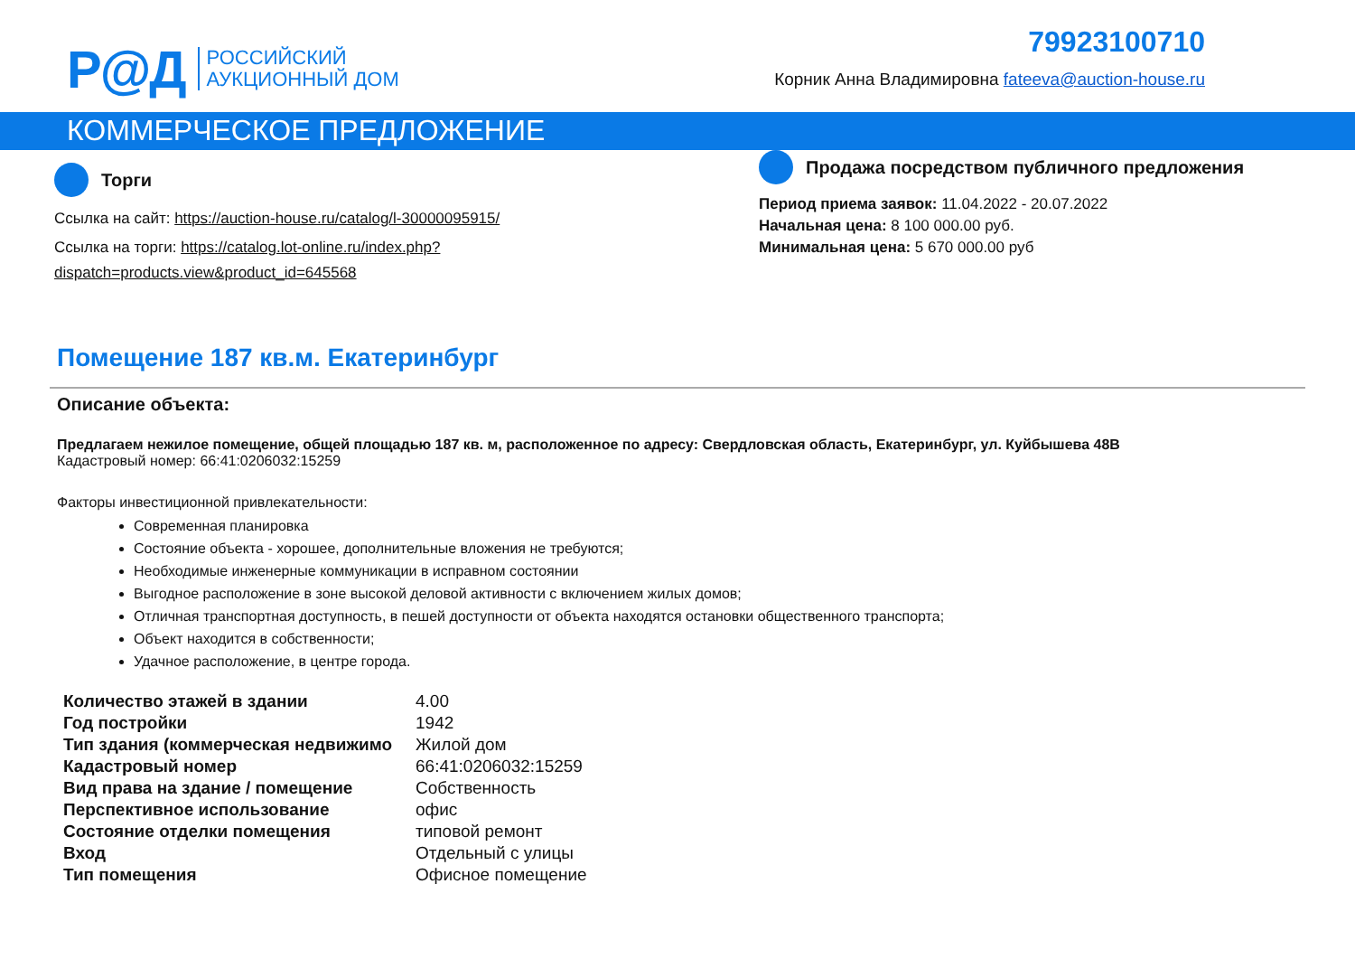Р@Д РОССИЙСКИЙ
АУКЦИОННЫЙ ДОМ
79923100710
Корник Анна Владимировна fateeva@auction-house.ru
КОММЕРЧЕСКОЕ ПРЕДЛОЖЕНИЕ
Торги
Ссылка на сайт: https://auction-house.ru/catalog/l-30000095915/
Ссылка на торги: https://catalog.lot-online.ru/index.php?dispatch=products.view&product_id=645568
Продажа посредством публичного предложения
Период приема заявок: 11.04.2022 - 20.07.2022
Начальная цена: 8 100 000.00 руб.
Минимальная цена: 5 670 000.00 руб
Помещение 187 кв.м. Екатеринбург
Описание объекта:
Предлагаем нежилое помещение, общей площадью 187 кв. м, расположенное по адресу: Свердловская область, Екатеринбург, ул. Куйбышева 48В
Кадастровый номер: 66:41:0206032:15259
Факторы инвестиционной привлекательности:
Современная планировка
Состояние объекта - хорошее, дополнительные вложения не требуются;
Необходимые инженерные коммуникации в исправном состоянии
Выгодное расположение в зоне высокой деловой активности с включением жилых домов;
Отличная транспортная доступность, в пешей доступности от объекта находятся остановки общественного транспорта;
Объект находится в собственности;
Удачное расположение, в центре города.
| Количество этажей в здании | 4.00 |
| Год постройки | 1942 |
| Тип здания (коммерческая недвижимо | Жилой дом |
| Кадастровый номер | 66:41:0206032:15259 |
| Вид права на здание / помещение | Собственность |
| Перспективное использование | офис |
| Состояние отделки помещения | типовой ремонт |
| Вход | Отдельный с улицы |
| Тип помещения | Офисное помещение |